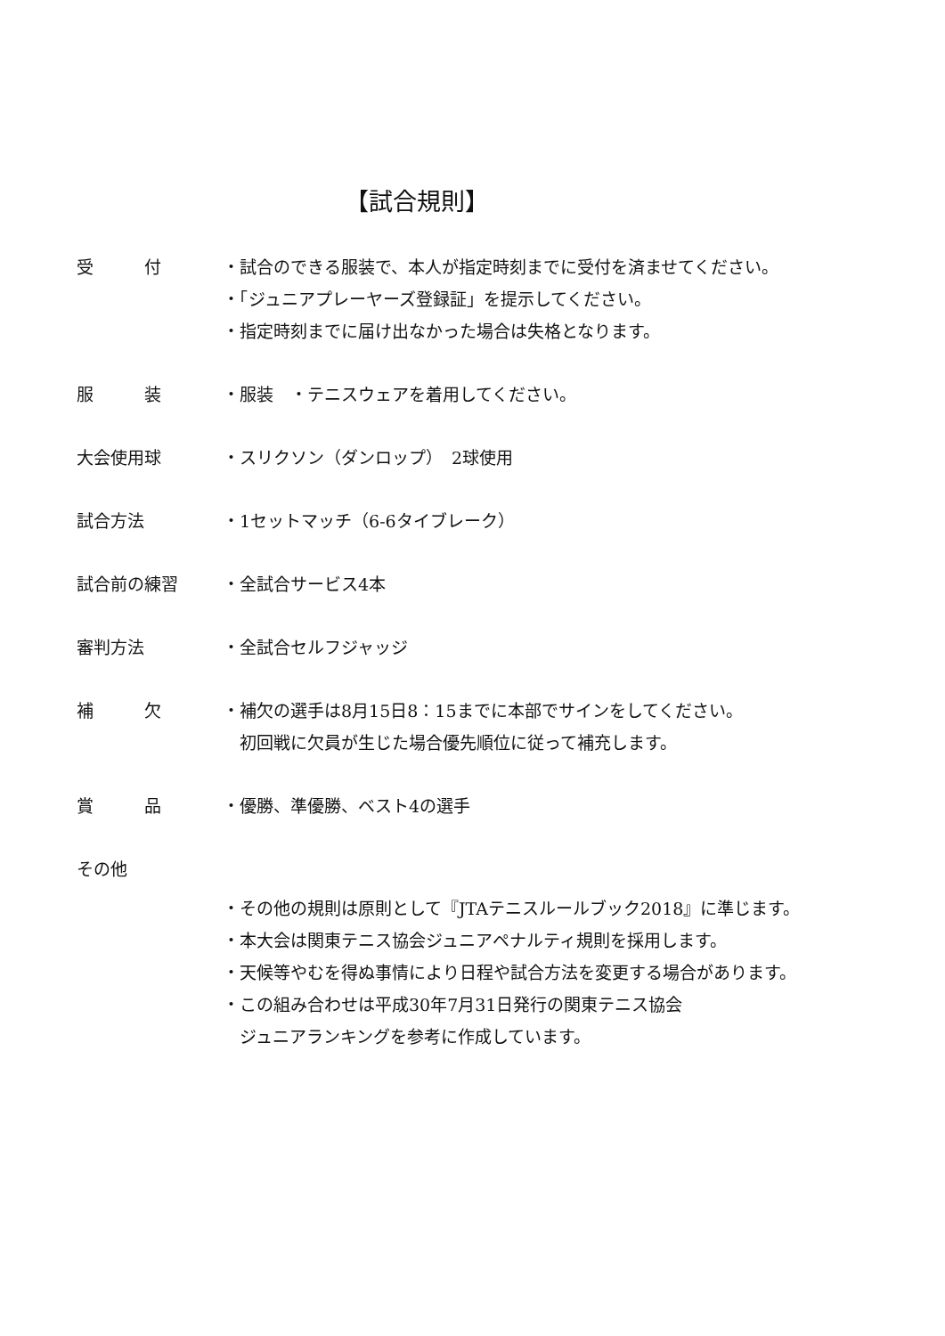【試合規則】
受　　　付 ・試合のできる服装で、本人が指定時刻までに受付を済ませてください。
・「ジュニアプレーヤーズ登録証」を提示してください。
・指定時刻までに届け出なかった場合は失格となります。
服　　　装 ・服装　・テニスウェアを着用してください。
大会使用球 ・スリクソン（ダンロップ）　2球使用
試合方法 ・1セットマッチ（6-6タイブレーク）
試合前の練習 ・全試合サービス4本
審判方法 ・全試合セルフジャッジ
補　　　欠 ・補欠の選手は8月15日8：15までに本部でサインをしてください。
　初回戦に欠員が生じた場合優先順位に従って補充します。
賞　　　品 ・優勝、準優勝、ベスト4の選手
その他
・その他の規則は原則として『JTAテニスルールブック2018』に準じます。
・本大会は関東テニス協会ジュニアペナルティ規則を採用します。
・天候等やむを得ぬ事情により日程や試合方法を変更する場合があります。
・この組み合わせは平成30年7月31日発行の関東テニス協会
　ジュニアランキングを参考に作成しています。